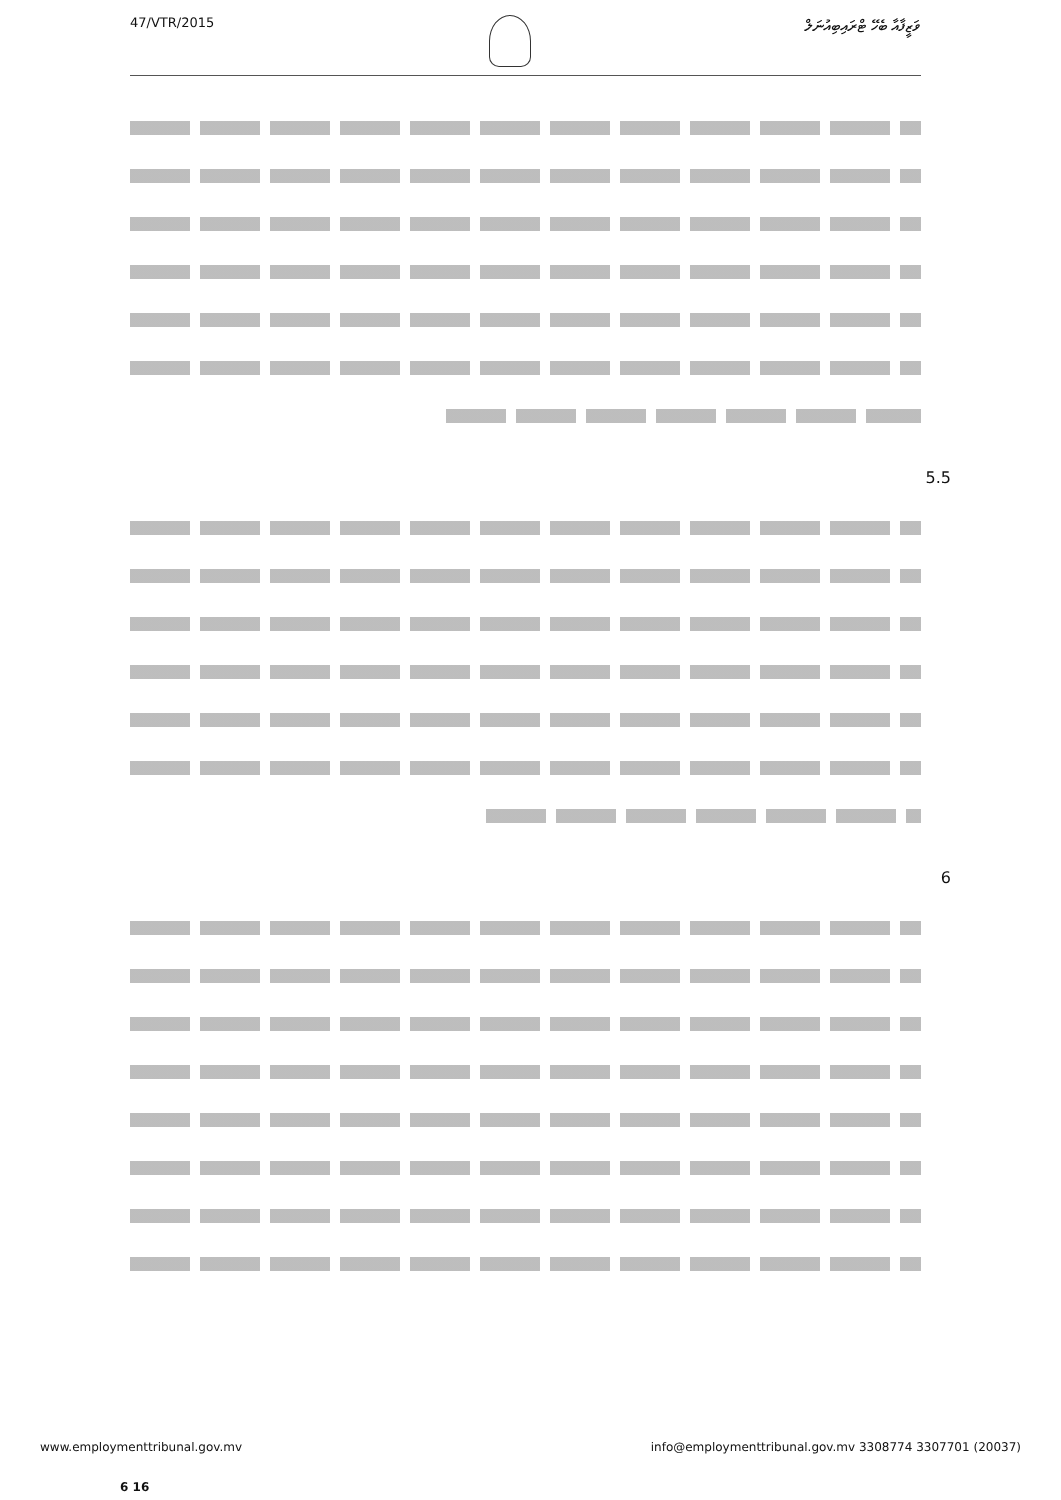47/VTR/2015 ވަޒީފާއާ ބެހޭ ޓްރައިބިއުނަލް
5.5
6
www.employmenttribunal.gov.mv info@employmenttribunal.gov.mv 3308774 3307701 (20037)
6 16